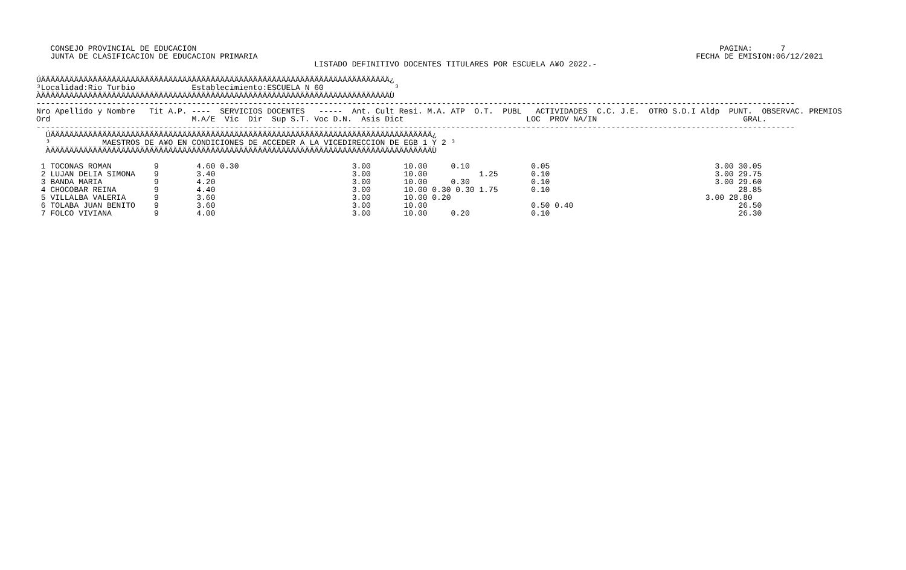CONSEJO PROVINCIAL DE EDUCACION                                                                                                               PAGINA:      7
   JUNTA DE CLASIFICACION DE EDUCACION PRIMARIA                                                                                             FECHA DE EMISION:06/12/2021
                                                           LISTADO DEFINITIVO DOCENTES TITULARES POR ESCUELA A¥O 2022.-

ÚÄÄÄÄÄÄÄÄÄÄÄÄÄÄÄÄÄÄÄÄÄÄÄÄÄÄÄÄÄÄÄÄÄÄÄÄÄÄÄÄÄÄÄÄÄÄÄÄÄÄÄÄÄÄÄÄÄÄÄÄÄÄÄÄÄÄÄÄÄÄÄÄÄÄ¿
³Localidad:Rio Turbio            Establecimiento:ESCUELA N 60               ³
ÀÄÄÄÄÄÄÄÄÄÄÄÄÄÄÄÄÄÄÄÄÄÄÄÄÄÄÄÄÄÄÄÄÄÄÄÄÄÄÄÄÄÄÄÄÄÄÄÄÄÄÄÄÄÄÄÄÄÄÄÄÄÄÄÄÄÄÄÄÄÄÄÄÄÄÙ
-----------------------------------------------------------------------------------------------------------------------------------------------------------------
Nro Apellido y Nombre   Tit A.P. ----  SERVICIOS DOCENTES   -----  Ant. Cult Resi. M.A. ATP  O.T.  PUBL   ACTIVIDADES  C.C. J.E.  OTRO S.D.I Aldp  PUNT.  OBSERVAC. PREMIOS
Ord                              M.A/E  Vic  Dir  Sup S.T. Voc D.N.  Asis Dict                          LOC  PROV NA/IN                               GRAL.
-----------------------------------------------------------------------------------------------------------------------------------------------------------------
  ÚÄÄÄÄÄÄÄÄÄÄÄÄÄÄÄÄÄÄÄÄÄÄÄÄÄÄÄÄÄÄÄÄÄÄÄÄÄÄÄÄÄÄÄÄÄÄÄÄÄÄÄÄÄÄÄÄÄÄÄÄÄÄÄÄÄÄÄÄÄÄÄÄÄÄÄÄÄÄÄÄÄ¿
  ³           MAESTROS DE A¥O EN CONDICIONES DE ACCEDER A LA VICEDIRECCION DE EGB 1 Y 2 ³
  ÀÄÄÄÄÄÄÄÄÄÄÄÄÄÄÄÄÄÄÄÄÄÄÄÄÄÄÄÄÄÄÄÄÄÄÄÄÄÄÄÄÄÄÄÄÄÄÄÄÄÄÄÄÄÄÄÄÄÄÄÄÄÄÄÄÄÄÄÄÄÄÄÄÄÄÄÄÄÄÄÄÄÙ

 1 TOCONAS ROMAN         9        4.60 0.30                        3.00       10.00     0.10             0.05                                   3.00 30.05
 2 LUJAN DELIA SIMONA    9        3.40                             3.00       10.00           1.25       0.10                                   3.00 29.75
 3 BANDA MARIA           9        4.20                             3.00       10.00     0.30             0.10                                   3.00 29.60
 4 CHOCOBAR REINA        9        4.40                             3.00       10.00 0.30 0.30 1.75       0.10                                        28.85
 5 VILLALBA VALERIA      9        3.60                             3.00       10.00 0.20                                                      3.00 28.80
 6 TOLABA JUAN BENITO    9        3.60                             3.00       10.00                      0.50 0.40                                   26.50
 7 FOLCO VIVIANA         9        4.00                             3.00       10.00     0.20             0.10                                        26.30